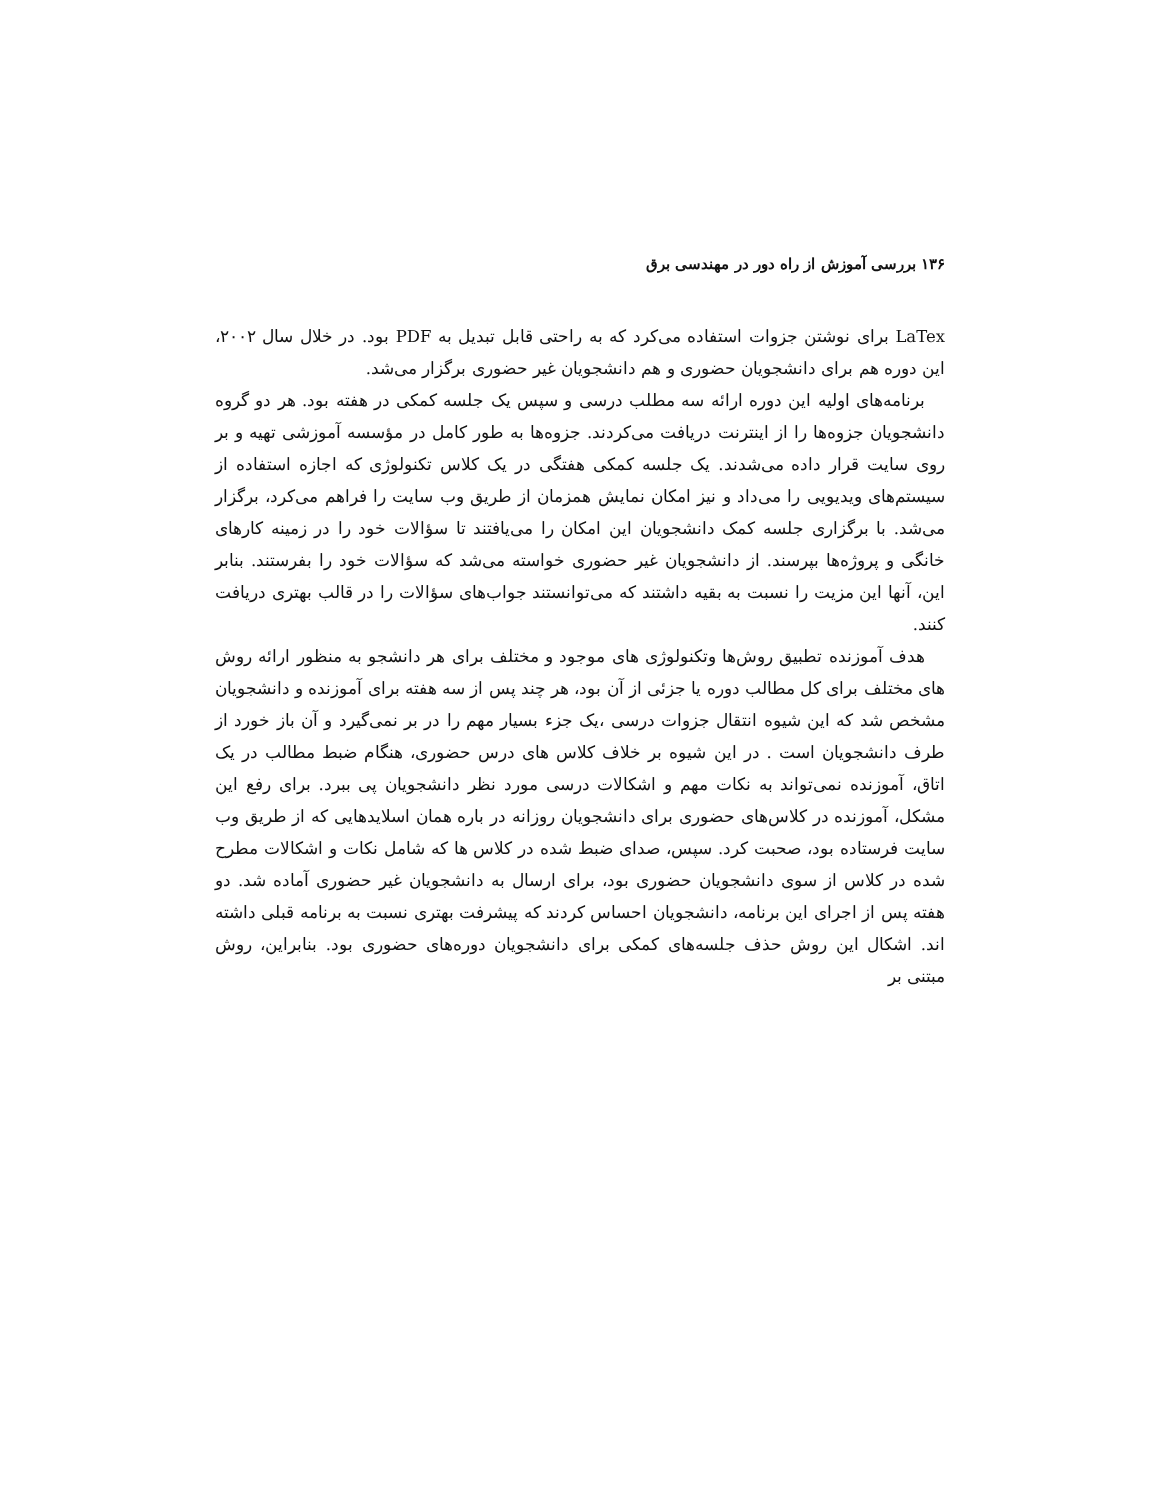۱۳۶ بررسی آموزش از راه دور در مهندسی برق
LaTex برای نوشتن جزوات استفاده می‌کرد که به راحتی قابل تبدیل به PDF بود. در خلال سال ۲۰۰۲، این دوره هم برای دانشجویان حضوری و هم دانشجویان غیر حضوری برگزار می‌شد.
برنامه‌های اولیه این دوره ارائه سه مطلب درسی و سپس یک جلسه کمکی در هفته بود. هر دو گروه دانشجویان جزوه‌ها را از اینترنت دریافت می‌کردند. جزوه‌ها به طور کامل در مؤسسه آموزشی تهیه و بر روی سایت قرار داده می‌شدند. یک جلسه کمکی هفتگی در یک کلاس تکنولوژی که اجازه استفاده از سیستم‌های ویدیویی را می‌داد و نیز امکان نمایش همزمان از طریق وب سایت را فراهم می‌کرد، برگزار می‌شد. با برگزاری جلسه کمک دانشجویان این امکان را می‌یافتند تا سؤالات خود را در زمینه کارهای خانگی و پروژه‌ها بپرسند. از دانشجویان غیر حضوری خواسته می‌شد که سؤالات خود را بفرستند. بنابر این، آنها این مزیت را نسبت به بقیه داشتند که می‌توانستند جواب‌های سؤالات را در قالب بهتری دریافت کنند.
هدف آموزنده تطبیق روش‌ها وتکنولوژی های موجود و مختلف برای هر دانشجو به منظور ارائه روش های مختلف برای کل مطالب دوره یا جزئی از آن بود، هر چند پس از سه هفته برای آموزنده و دانشجویان مشخص شد که این شیوه انتقال جزوات درسی ،یک جزء بسیار مهم را در بر نمی‌گیرد و آن باز خورد از طرف دانشجویان است . در این شیوه بر خلاف کلاس های درس حضوری، هنگام ضبط مطالب در یک اتاق، آموزنده نمی‌تواند به نکات مهم و اشکالات درسی مورد نظر دانشجویان پی ببرد. برای رفع این مشکل، آموزنده در کلاس‌های حضوری برای دانشجویان روزانه در باره همان اسلایدهایی که از طریق وب سایت فرستاده بود، صحبت کرد. سپس، صدای ضبط شده در کلاس ها که شامل نکات و اشکالات مطرح شده در کلاس از سوی دانشجویان حضوری بود، برای ارسال به دانشجویان غیر حضوری آماده شد. دو هفته پس از اجرای این برنامه، دانشجویان احساس کردند که پیشرفت بهتری نسبت به برنامه قبلی داشته اند. اشکال این روش حذف جلسه‌های کمکی برای دانشجویان دوره‌های حضوری بود. بنابراین، روش مبتنی بر